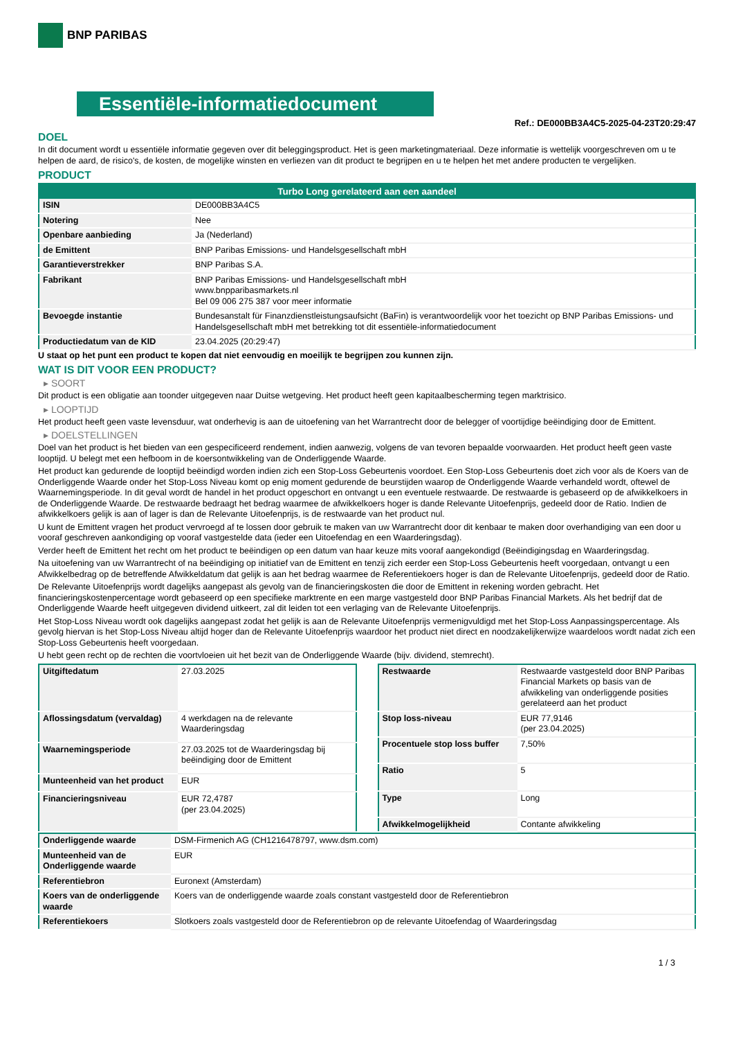BNP PARIBAS
Essentiële-informatiedocument
Ref.: DE000BB3A4C5-2025-04-23T20:29:47
DOEL
In dit document wordt u essentiële informatie gegeven over dit beleggingsproduct. Het is geen marketingmateriaal. Deze informatie is wettelijk voorgeschreven om u te helpen de aard, de risico's, de kosten, de mogelijke winsten en verliezen van dit product te begrijpen en u te helpen het met andere producten te vergelijken.
PRODUCT
| Turbo Long gerelateerd aan een aandeel | |
| --- | --- |
| ISIN | DE000BB3A4C5 |
| Notering | Nee |
| Openbare aanbieding | Ja (Nederland) |
| de Emittent | BNP Paribas Emissions- und Handelsgesellschaft mbH |
| Garantieverstrekker | BNP Paribas S.A. |
| Fabrikant | BNP Paribas Emissions- und Handelsgesellschaft mbH www.bnpparibasmarkets.nl Bel 09 006 275 387 voor meer informatie |
| Bevoegde instantie | Bundesanstalt für Finanzdienstleistungsaufsicht (BaFin) is verantwoordelijk voor het toezicht op BNP Paribas Emissions- und Handelsgesellschaft mbH met betrekking tot dit essentiële-informatiedocument |
| Productiedatum van de KID | 23.04.2025 (20:29:47) |
U staat op het punt een product te kopen dat niet eenvoudig en moeilijk te begrijpen zou kunnen zijn.
WAT IS DIT VOOR EEN PRODUCT?
▸ SOORT
Dit product is een obligatie aan toonder uitgegeven naar Duitse wetgeving. Het product heeft geen kapitaalbescherming tegen marktrisico.
▸ LOOPTIJD
Het product heeft geen vaste levensduur, wat onderhevig is aan de uitoefening van het Warrantrecht door de belegger of voortijdige beëindiging door de Emittent.
▸ DOELSTELLINGEN
Doel van het product is het bieden van een gespecificeerd rendement, indien aanwezig, volgens de van tevoren bepaalde voorwaarden. Het product heeft geen vaste looptijd. U belegt met een hefboom in de koersontwikkeling van de Onderliggende Waarde.
Het product kan gedurende de looptijd beëindigd worden indien zich een Stop-Loss Gebeurtenis voordoet. Een Stop-Loss Gebeurtenis doet zich voor als de Koers van de Onderliggende Waarde onder het Stop-Loss Niveau komt op enig moment gedurende de beurstijden waarop de Onderliggende Waarde verhandeld wordt, oftewel de Waarnemingsperiode. In dit geval wordt de handel in het product opgeschort en ontvangt u een eventuele restwaarde. De restwaarde is gebaseerd op de afwikkelkoers in de Onderliggende Waarde. De restwaarde bedraagt het bedrag waarmee de afwikkelkoers hoger is dande Relevante Uitoefenprijs, gedeeld door de Ratio. Indien de afwikkelkoers gelijk is aan of lager is dan de Relevante Uitoefenprijs, is de restwaarde van het product nul.
U kunt de Emittent vragen het product vervroegd af te lossen door gebruik te maken van uw Warrantrecht door dit kenbaar te maken door overhandiging van een door u vooraf geschreven aankondiging op vooraf vastgestelde data (ieder een Uitoefendag en een Waarderingsdag).
Verder heeft de Emittent het recht om het product te beëindigen op een datum van haar keuze mits vooraf aangekondigd (Beëindigingsdag en Waarderingsdag.
Na uitoefening van uw Warrantrecht of na beëindiging op initiatief van de Emittent en tenzij zich eerder een Stop-Loss Gebeurtenis heeft voorgedaan, ontvangt u een Afwikkelbedrag op de betreffende Afwikkeldatum dat gelijk is aan het bedrag waarmee de Referentiekoers hoger is dan de Relevante Uitoefenprijs, gedeeld door de Ratio.
De Relevante Uitoefenprijs wordt dagelijks aangepast als gevolg van de financieringskosten die door de Emittent in rekening worden gebracht. Het financieringskostenpercentage wordt gebaseerd op een specifieke marktrente en een marge vastgesteld door BNP Paribas Financial Markets. Als het bedrijf dat de Onderliggende Waarde heeft uitgegeven dividend uitkeert, zal dit leiden tot een verlaging van de Relevante Uitoefenprijs.
Het Stop-Loss Niveau wordt ook dagelijks aangepast zodat het gelijk is aan de Relevante Uitoefenprijs vermenigvuldigd met het Stop-Loss Aanpassingspercentage. Als gevolg hiervan is het Stop-Loss Niveau altijd hoger dan de Relevante Uitoefenprijs waardoor het product niet direct en noodzakelijkerwijze waardeloos wordt nadat zich een Stop-Loss Gebeurtenis heeft voorgedaan.
U hebt geen recht op de rechten die voortvloeien uit het bezit van de Onderliggende Waarde (bijv. dividend, stemrecht).
| Uitgiftedatum | 27.03.2025 |
| Aflossingsdatum (vervaldag) | 4 werkdagen na de relevante Waarderingsdag |
| Waarnemingsperiode | 27.03.2025 tot de Waarderingsdag bij beëindiging door de Emittent |
| Munteenheid van het product | EUR |
| Financieringsniveau | EUR 72,4787 (per 23.04.2025) |
| Restwaarde | Restwaarde vastgesteld door BNP Paribas Financial Markets op basis van de afwikkeling van onderliggende posities gerelateerd aan het product |
| Stop loss-niveau | EUR 77,9146 (per 23.04.2025) |
| Procentuele stop loss buffer | 7,50% |
| Ratio | 5 |
| Type | Long |
| Afwikkelmogelijkheid | Contante afwikkeling |
| Onderliggende waarde | DSM-Firmenich AG (CH1216478797, www.dsm.com) |
| Munteenheid van de Onderliggende waarde | EUR |
| Referentiebron | Euronext (Amsterdam) |
| Koers van de onderliggende waarde | Koers van de onderliggende waarde zoals constant vastgesteld door de Referentiebron |
| Referentiekoers | Slotkoers zoals vastgesteld door de Referentiebron op de relevante Uitoefendag of Waarderingsdag |
1 / 3